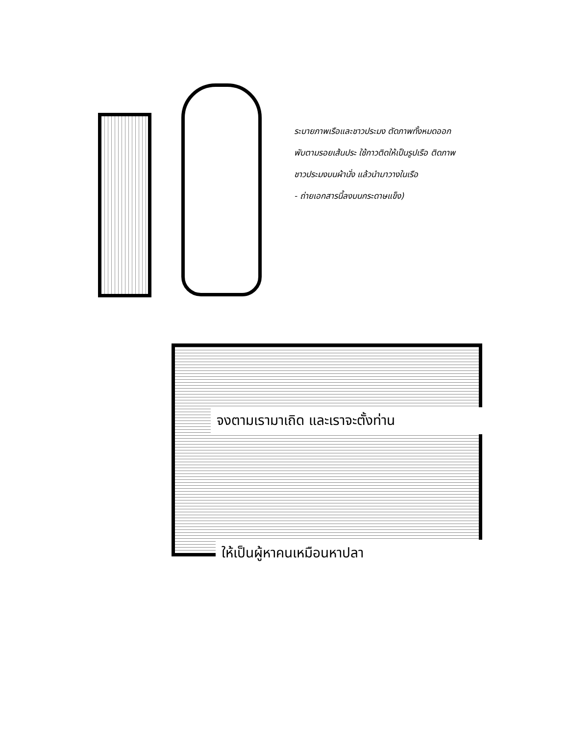ระบายภาพเรือและชาวประมง ตัดภาพทั้งหมดออก พับตามรอยเส้นประ ใช้กาวติดให้เป็นรูปเรือ ติดภาพชาวประมงบนผ้านั่ง แล้วนำมาวางในเรือ
- ถ่ายเอกสารนี้ลงบนกระดาษแข็ง)
จงตามเรามาเถิด และเราจะตั้งท่าน
ให้เป็นผู้หาคนเหมือนหาปลา